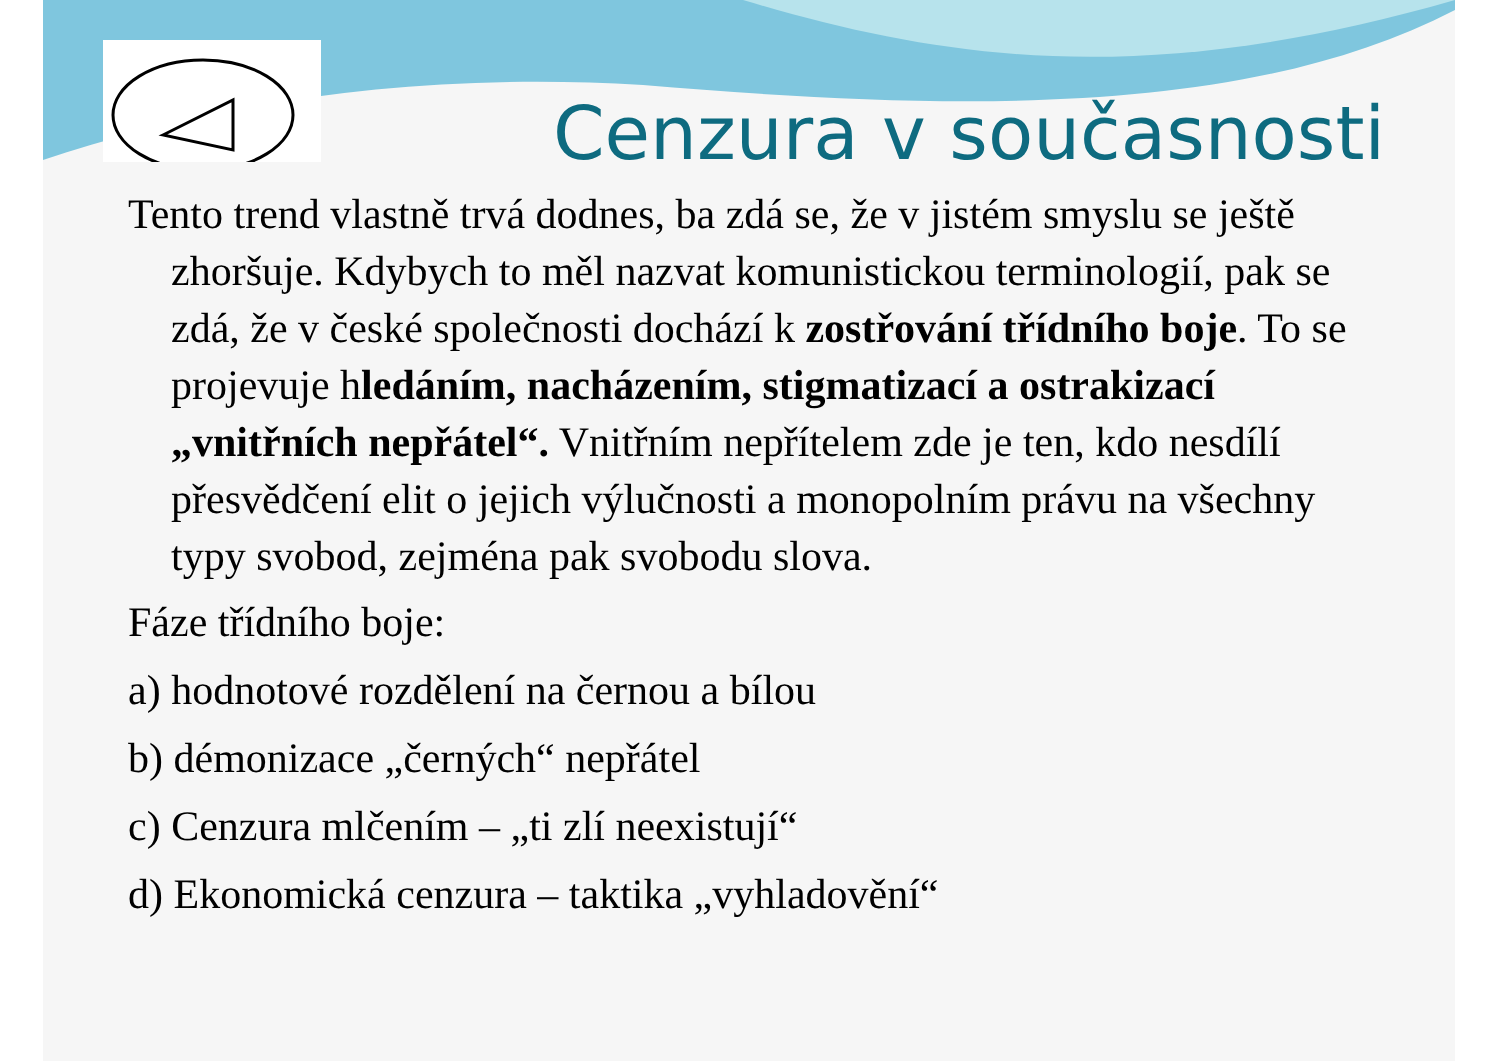Cenzura v současnosti
Tento trend vlastně trvá dodnes, ba zdá se, že v jistém smyslu se ještě zhoršuje. Kdybych to měl nazvat komunistickou terminologií, pak se zdá, že v české společnosti dochází k zostřování třídního boje. To se projevuje hledáním, nacházením, stigmatizací a ostrakizací „vnitřních nepřátel“. Vnitřním nepřítelem zde je ten, kdo nesdílí přesvědčení elit o jejich výlučnosti a monopolním právu na všechny typy svobod, zejména pak svobodu slova.
Fáze třídního boje:
a) hodnotové rozdělení na černou a bílou
b) démonizace „černých“ nepřátel
c) Cenzura mlčením – „ti zlí neexistují“
d) Ekonomická cenzura – taktika „vyhladovění“